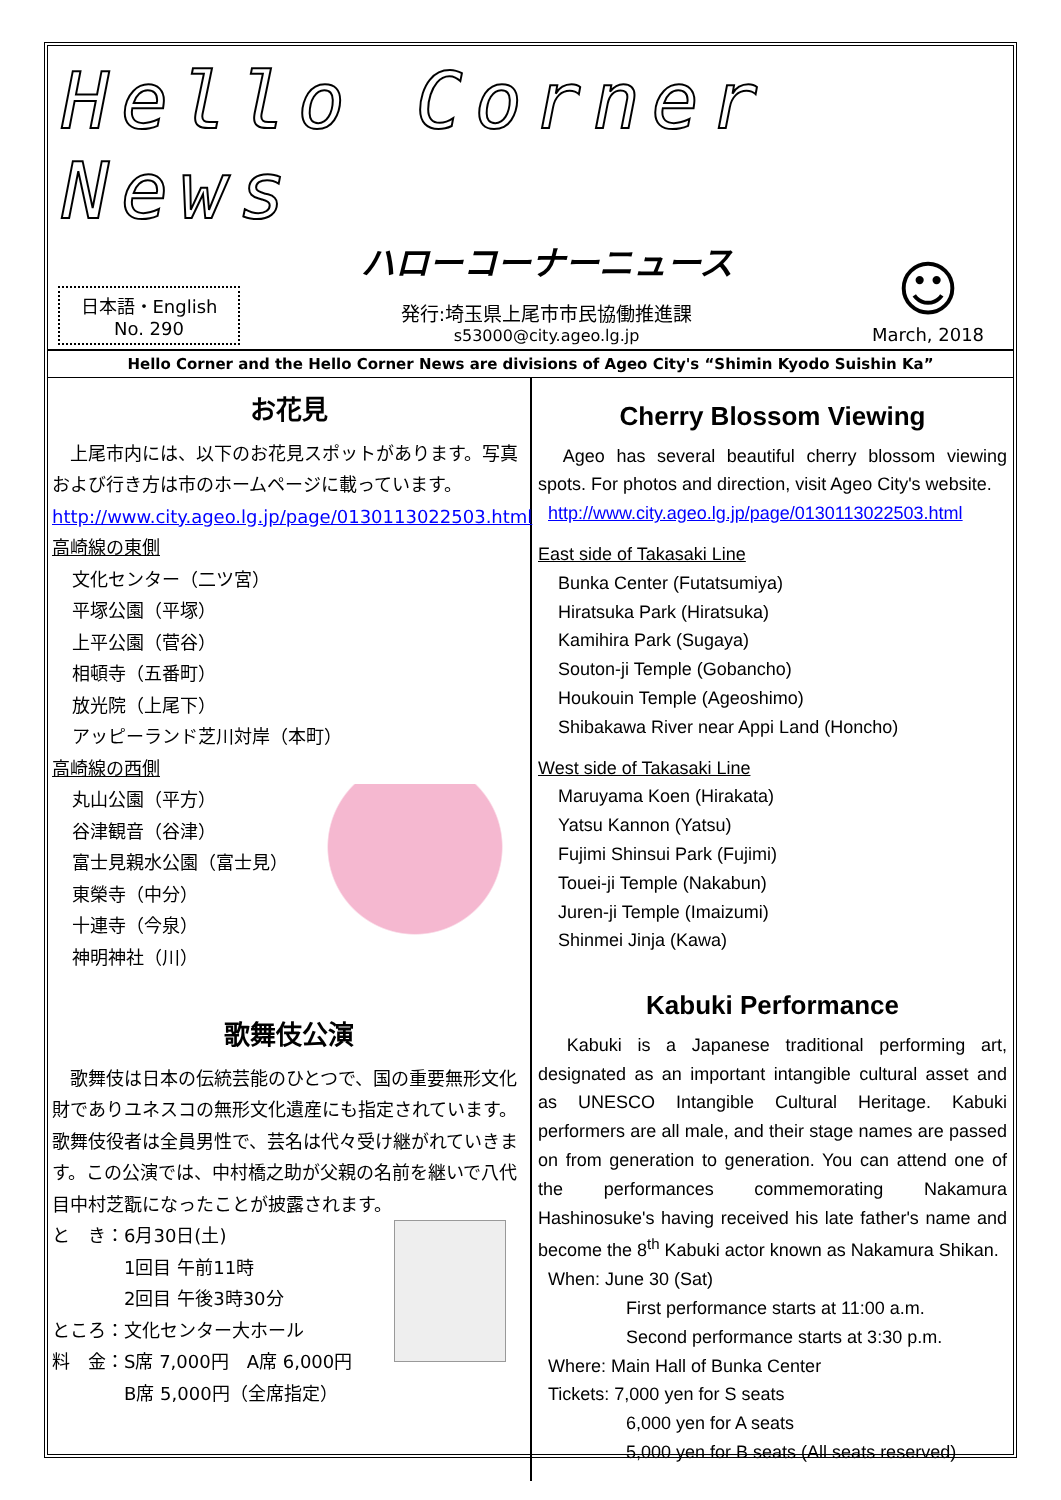Hello Corner News
日本語・English
No. 290
ハローコーナーニュース
発行:埼玉県上尾市市民協働推進課
s53000@city.ageo.lg.jp
☺
March, 2018
Hello Corner and the Hello Corner News are divisions of Ageo City's “Shimin Kyodo Suishin Ka”
お花見
　上尾市内には、以下のお花見スポットがあります。写真および行き方は市のホームページに載っています。http://www.city.ageo.lg.jp/page/0130113022503.html
高崎線の東側
文化センター（二ツ宮）
平塚公園（平塚）
上平公園（菅谷）
相頓寺（五番町）
放光院（上尾下）
アッピーランド芝川対岸（本町）
高崎線の西側
丸山公園（平方）
谷津観音（谷津）
富士見親水公園（富士見）
東榮寺（中分）
十連寺（今泉）
神明神社（川）
歌舞伎公演
　歌舞伎は日本の伝統芸能のひとつで、国の重要無形文化財でありユネスコの無形文化遺産にも指定されています。歌舞伎役者は全員男性で、芸名は代々受け継がれていきます。この公演では、中村橋之助が父親の名前を継いで八代目中村芝翫になったことが披露されます。
と　き：6月30日(土)
　　　　1回目 午前11時
　　　　2回目 午後3時30分
ところ：文化センター大ホール
料　金：S席 7,000円　A席 6,000円
　　　　B席 5,000円（全席指定）
Cherry Blossom Viewing
　Ageo has several beautiful cherry blossom viewing spots. For photos and direction, visit Ageo City's website.
http://www.city.ageo.lg.jp/page/0130113022503.html
East side of Takasaki Line
Bunka Center (Futatsumiya)
Hiratsuka Park (Hiratsuka)
Kamihira Park (Sugaya)
Souton-ji Temple (Gobancho)
Houkouin Temple (Ageoshimo)
Shibakawa River near Appi Land (Honcho)
West side of Takasaki Line
Maruyama Koen (Hirakata)
Yatsu Kannon (Yatsu)
Fujimi Shinsui Park (Fujimi)
Touei-ji Temple (Nakabun)
Juren-ji Temple (Imaizumi)
Shinmei Jinja (Kawa)
Kabuki Performance
　Kabuki is a Japanese traditional performing art, designated as an important intangible cultural asset and as UNESCO Intangible Cultural Heritage. Kabuki performers are all male, and their stage names are passed on from generation to generation. You can attend one of the performances commemorating Nakamura Hashinosuke's having received his late father's name and become the 8<sup>th</sup> Kabuki actor known as Nakamura Shikan.
When: June 30 (Sat)
First performance starts at 11:00 a.m.
Second performance starts at 3:30 p.m.
Where: Main Hall of Bunka Center
Tickets: 7,000 yen for S seats
6,000 yen for A seats
5,000 yen for B seats (All seats reserved)